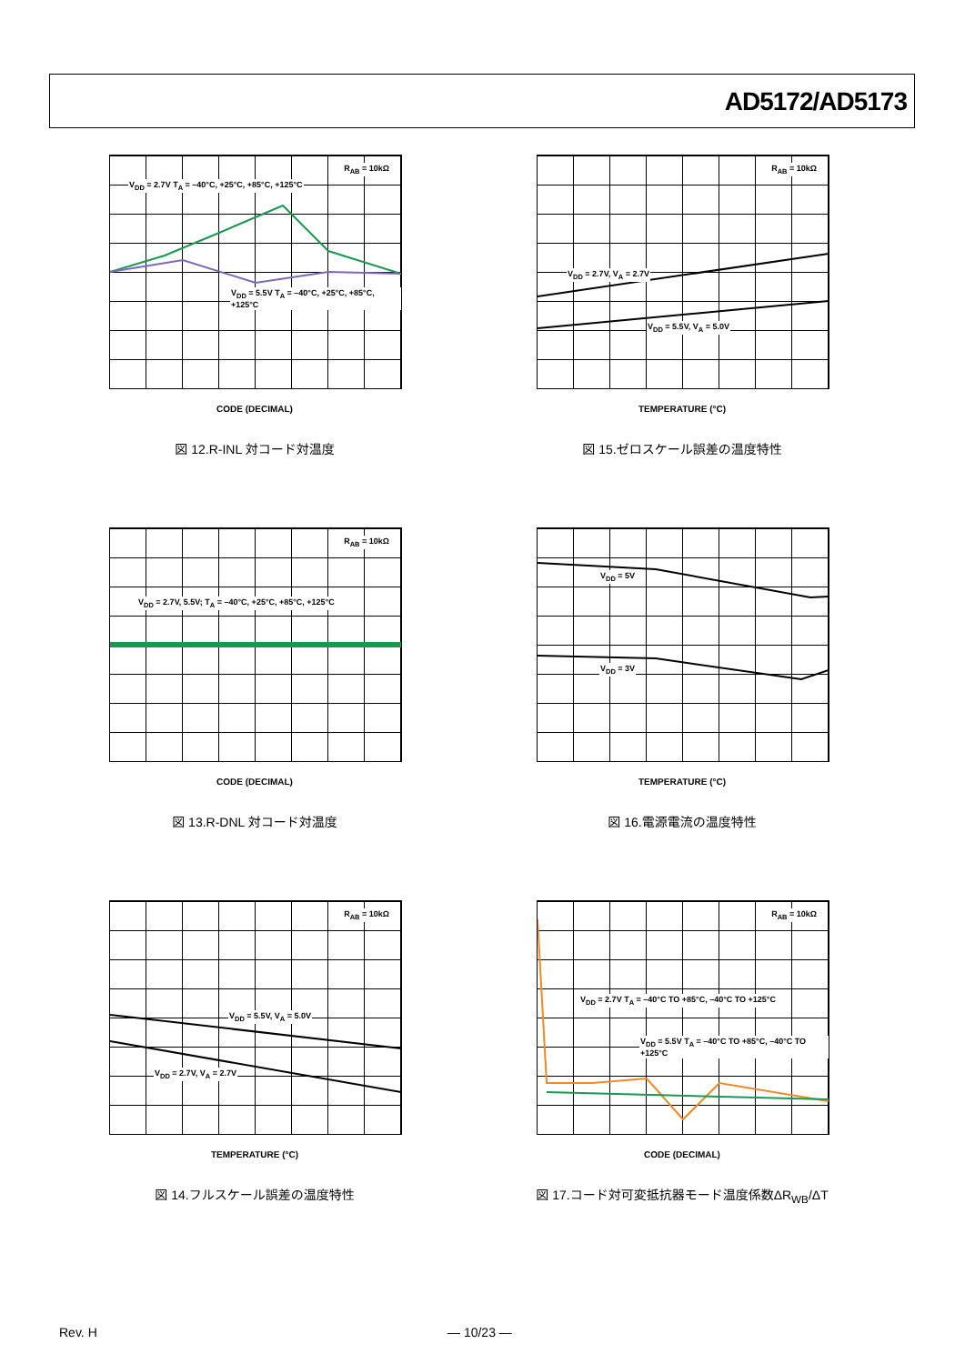AD5172/AD5173
R<sub>AB</sub> = 10kΩ
V<sub>DD</sub> = 2.7V T<sub>A</sub> = –40°C, +25°C, +85°C, +125°C
V<sub>DD</sub> = 5.5V T<sub>A</sub> = –40°C, +25°C, +85°C, +125°C
CODE (DECIMAL)
図 12.R-INL 対コード対温度
R<sub>AB</sub> = 10kΩ
V<sub>DD</sub> = 2.7V, V<sub>A</sub> = 2.7V
V<sub>DD</sub> = 5.5V, V<sub>A</sub> = 5.0V
TEMPERATURE (°C)
図 15.ゼロスケール誤差の温度特性
R<sub>AB</sub> = 10kΩ
V<sub>DD</sub> = 2.7V, 5.5V; T<sub>A</sub> = –40°C, +25°C, +85°C, +125°C
CODE (DECIMAL)
図 13.R-DNL 対コード対温度
V<sub>DD</sub> = 5V
V<sub>DD</sub> = 3V
TEMPERATURE (°C)
図 16.電源電流の温度特性
R<sub>AB</sub> = 10kΩ
V<sub>DD</sub> = 5.5V, V<sub>A</sub> = 5.0V
V<sub>DD</sub> = 2.7V, V<sub>A</sub> = 2.7V
TEMPERATURE (°C)
図 14.フルスケール誤差の温度特性
R<sub>AB</sub> = 10kΩ
V<sub>DD</sub> = 2.7V T<sub>A</sub> = –40°C TO +85°C, –40°C TO +125°C
V<sub>DD</sub> = 5.5V T<sub>A</sub> = –40°C TO +85°C, –40°C TO +125°C
CODE (DECIMAL)
図 17.コード対可変抵抗器モード温度係数ΔR<sub>WB</sub>/ΔT
Rev. H — 10/23 —